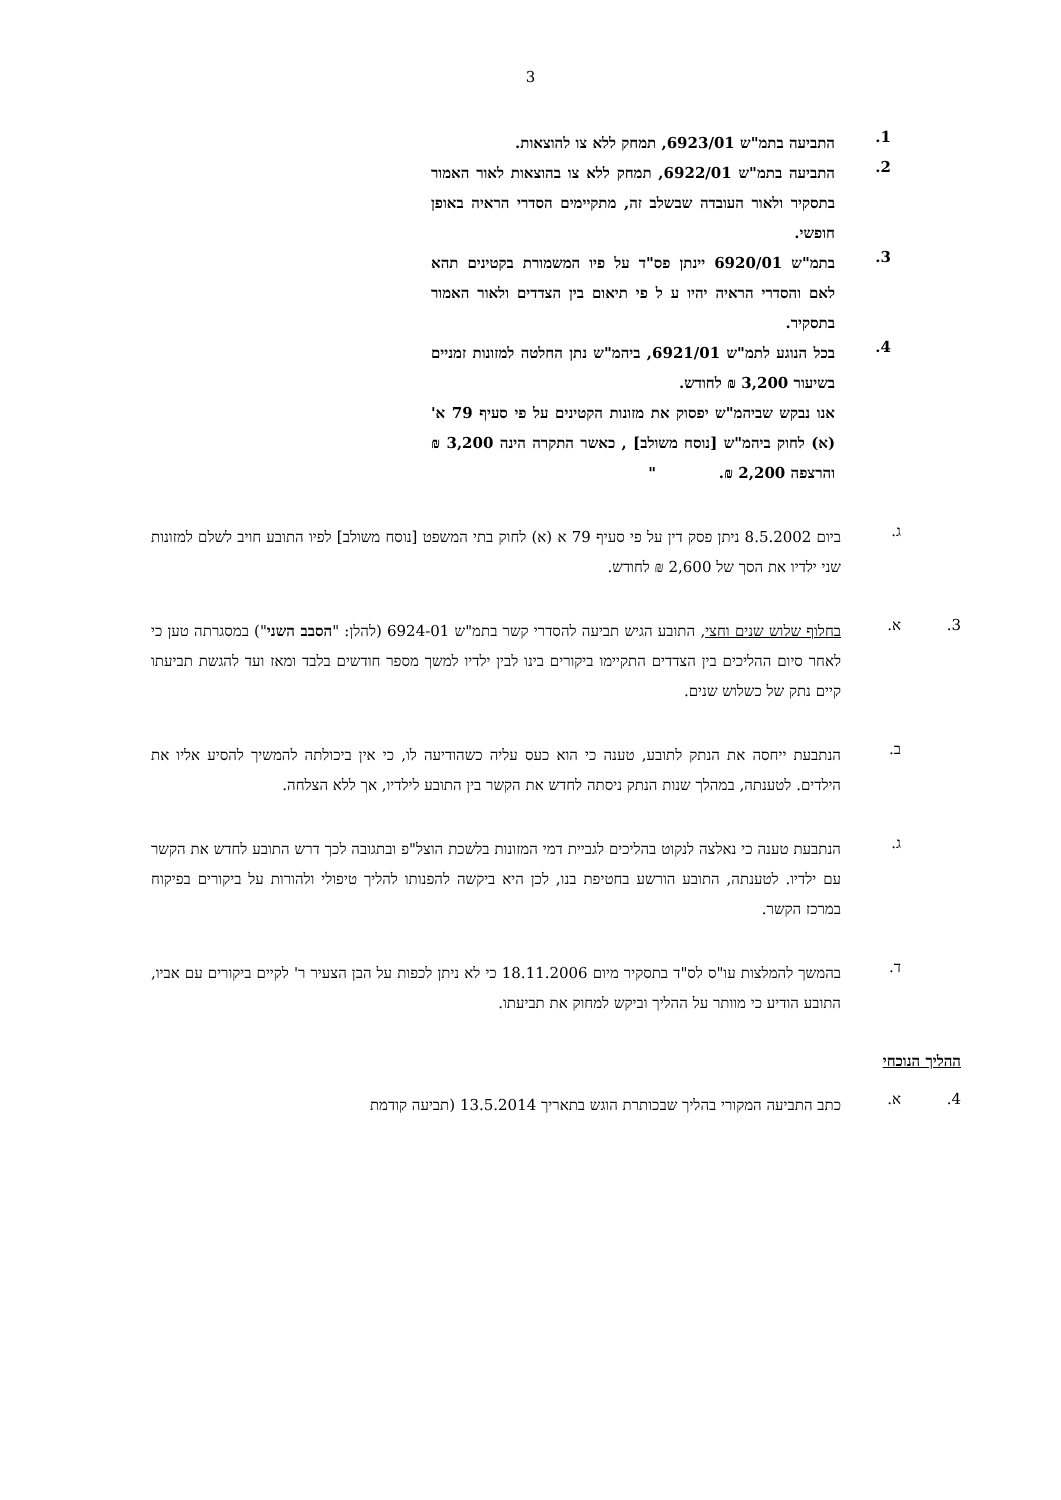3
1.
התביעה בתמ"ש 6923/01, תמחק ללא צו להוצאות.
2.
התביעה בתמ"ש 6922/01, תמחק ללא צו בהוצאות לאור האמור בתסקיר ולאור העובדה שבשלב זה, מתקיימים הסדרי הראיה באופן חופשי.
3.
בתמ"ש 6920/01 יינתן פס"ד על פיו המשמורת בקטינים תהא לאם והסדרי הראיה יהיו ע ל פי תיאום בין הצדדים ולאור האמור בתסקיר.
4.
בכל הנוגע לתמ"ש 6921/01, ביהמ"ש נתן החלטה למזונות זמניים בשיעור 3,200 ₪ לחודש.
אנו נבקש שביהמ"ש יפסוק את מזונות הקטינים על פי סעיף 79 א' (א) לחוק ביהמ"ש [נוסח משולב] , כאשר התקרה הינה 3,200 ₪ והרצפה 2,200 ₪. "
ג.
ביום 8.5.2002 ניתן פסק דין על פי סעיף 79 א (א) לחוק בתי המשפט [נוסח משולב] לפיו התובע חויב לשלם למזונות שני ילדיו את הסך של 2,600 ₪ לחודש.
3. א.
בחלוף שלוש שנים וחצי, התובע הגיש תביעה להסדרי קשר בתמ"ש 6924-01 (להלן: "הסבב השני") במסגרתה טען כי לאחר סיום ההליכים בין הצדדים התקיימו ביקורים בינו לבין ילדיו למשך מספר חודשים בלבד ומאז ועד להגשת תביעתו קיים נתק של כשלוש שנים.
ב.
הנתבעת ייחסה את הנתק לתובע, טענה כי הוא כעס עליה כשהודיעה לו, כי אין ביכולתה להמשיך להסיע אליו את הילדים. לטענתה, במהלך שנות הנתק ניסתה לחדש את הקשר בין התובע לילדיו, אך ללא הצלחה.
ג.
הנתבעת טענה כי נאלצה לנקוט בהליכים לגביית דמי המזונות בלשכת הוצל"פ ובתגובה לכך דרש התובע לחדש את הקשר עם ילדיו. לטענתה, התובע הורשע בחטיפת בנו, לכן היא ביקשה להפנותו להליך טיפולי ולהורות על ביקורים בפיקוח במרכז הקשר.
ד.
בהמשך להמלצות עו"ס לס"ד בתסקיר מיום 18.11.2006 כי לא ניתן לכפות על הבן הצעיר ר' לקיים ביקורים עם אביו, התובע הודיע כי מוותר על ההליך וביקש למחוק את תביעתו.
ההליך הנוכחי
4. א.
כתב התביעה המקורי בהליך שבכותרת הוגש בתאריך 13.5.2014 (תביעה קודמת